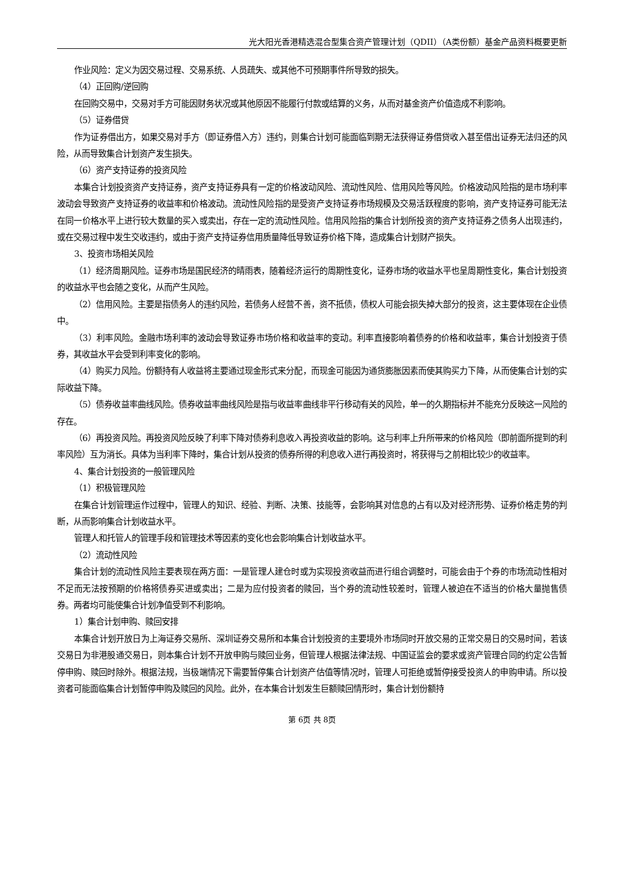光大阳光香港精选混合型集合资产管理计划（QDII）（A类份额）基金产品资料概要更新
作业风险：定义为因交易过程、交易系统、人员疏失、或其他不可预期事件所导致的损失。
（4）正回购/逆回购
在回购交易中，交易对手方可能因财务状况或其他原因不能履行付款或结算的义务，从而对基金资产价值造成不利影响。
（5）证券借贷
作为证券借出方，如果交易对手方（即证券借入方）违约，则集合计划可能面临到期无法获得证券借贷收入甚至借出证券无法归还的风险，从而导致集合计划资产发生损失。
（6）资产支持证券的投资风险
本集合计划投资资产支持证券，资产支持证券具有一定的价格波动风险、流动性风险、信用风险等风险。价格波动风险指的是市场利率波动会导致资产支持证券的收益率和价格波动。流动性风险指的是受资产支持证券市场规模及交易活跃程度的影响，资产支持证券可能无法在同一价格水平上进行较大数量的买入或卖出，存在一定的流动性风险。信用风险指的集合计划所投资的资产支持证券之债务人出现违约，或在交易过程中发生交收违约，或由于资产支持证券信用质量降低导致证券价格下降，造成集合计划财产损失。
3、投资市场相关风险
（1）经济周期风险。证券市场是国民经济的晴雨表，随着经济运行的周期性变化，证券市场的收益水平也呈周期性变化，集合计划投资的收益水平也会随之变化，从而产生风险。
（2）信用风险。主要是指债务人的违约风险，若债务人经营不善，资不抵债，债权人可能会损失掉大部分的投资，这主要体现在企业债中。
（3）利率风险。金融市场利率的波动会导致证券市场价格和收益率的变动。利率直接影响着债券的价格和收益率，集合计划投资于债券，其收益水平会受到利率变化的影响。
（4）购买力风险。份额持有人收益将主要通过现金形式来分配，而现金可能因为通货膨胀因素而使其购买力下降，从而使集合计划的实际收益下降。
（5）债券收益率曲线风险。债券收益率曲线风险是指与收益率曲线非平行移动有关的风险，单一的久期指标并不能充分反映这一风险的存在。
（6）再投资风险。再投资风险反映了利率下降对债券利息收入再投资收益的影响。这与利率上升所带来的价格风险（即前面所提到的利率风险）互为消长。具体为当利率下降时，集合计划从投资的债券所得的利息收入进行再投资时，将获得与之前相比较少的收益率。
4、集合计划投资的一般管理风险
（1）积极管理风险
在集合计划管理运作过程中，管理人的知识、经验、判断、决策、技能等，会影响其对信息的占有以及对经济形势、证券价格走势的判断，从而影响集合计划收益水平。
管理人和托管人的管理手段和管理技术等因素的变化也会影响集合计划收益水平。
（2）流动性风险
集合计划的流动性风险主要表现在两方面：一是管理人建仓时或为实现投资收益而进行组合调整时，可能会由于个券的市场流动性相对不足而无法按预期的价格将债券买进或卖出；二是为应付投资者的赎回，当个券的流动性较差时，管理人被迫在不适当的价格大量抛售债券。两者均可能使集合计划净值受到不利影响。
1）集合计划申购、赎回安排
本集合计划开放日为上海证券交易所、深圳证券交易所和本集合计划投资的主要境外市场同时开放交易的正常交易日的交易时间，若该交易日为非港股通交易日，则本集合计划不开放申购与赎回业务，但管理人根据法律法规、中国证监会的要求或资产管理合同的约定公告暂停申购、赎回时除外。根据法规，当极端情况下需要暂停集合计划资产估值等情况时，管理人可拒绝或暂停接受投资人的申购申请。所以投资者可能面临集合计划暂停申购及赎回的风险。此外，在本集合计划发生巨额赎回情形时，集合计划份额持
第 6页 共 8页